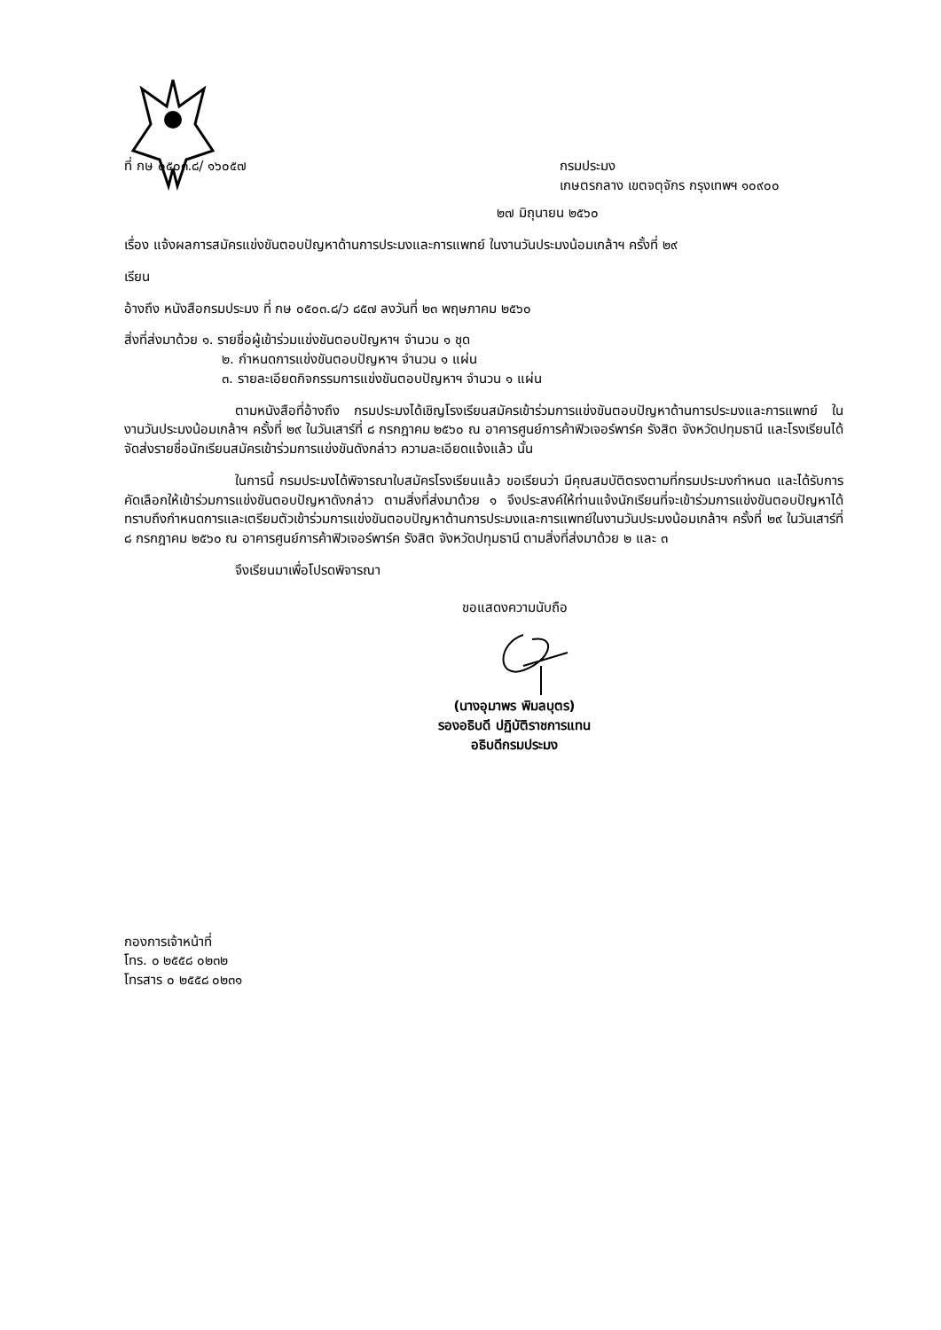ที่ กษ ๐๕๐๓.๘/ ๑๖๐๕๗ กรมประมง
เกษตรกลาง เขตจตุจักร กรุงเทพฯ ๑๐๙๐๐
๒๗ มิถุนายน ๒๕๖๐
เรื่อง แจ้งผลการสมัครแข่งขันตอบปัญหาด้านการประมงและการแพทย์ ในงานวันประมงน้อมเกล้าฯ ครั้งที่ ๒๙
เรียน
อ้างถึง หนังสือกรมประมง ที่ กษ ๐๕๐๓.๘/ว ๘๕๗ ลงวันที่ ๒๓ พฤษภาคม ๒๕๖๐
สิ่งที่ส่งมาด้วย ๑. รายชื่อผู้เข้าร่วมแข่งขันตอบปัญหาฯ จำนวน ๑ ชุด
๒. กำหนดการแข่งขันตอบปัญหาฯ จำนวน ๑ แผ่น
๓. รายละเอียดกิจกรรมการแข่งขันตอบปัญหาฯ จำนวน ๑ แผ่น
ตามหนังสือที่อ้างถึง กรมประมงได้เชิญโรงเรียนสมัครเข้าร่วมการแข่งขันตอบปัญหาด้านการประมงและการแพทย์ ในงานวันประมงน้อมเกล้าฯ ครั้งที่ ๒๙ ในวันเสาร์ที่ ๘ กรกฎาคม ๒๕๖๐ ณ อาคารศูนย์การค้าฟิวเจอร์พาร์ค รังสิต จังหวัดปทุมธานี และโรงเรียนได้จัดส่งรายชื่อนักเรียนสมัครเข้าร่วมการแข่งขันดังกล่าว ความละเอียดแจ้งแล้ว นั้น
ในการนี้ กรมประมงได้พิจารณาใบสมัครโรงเรียนแล้ว ขอเรียนว่า มีคุณสมบัติตรงตามที่กรมประมงกำหนด และได้รับการคัดเลือกให้เข้าร่วมการแข่งขันตอบปัญหาดังกล่าว ตามสิ่งที่ส่งมาด้วย ๑ จึงประสงค์ให้ท่านแจ้งนักเรียนที่จะเข้าร่วมการแข่งขันตอบปัญหาได้ทราบถึงกำหนดการและเตรียมตัวเข้าร่วมการแข่งขันตอบปัญหาด้านการประมงและการแพทย์ในงานวันประมงน้อมเกล้าฯ ครั้งที่ ๒๙ ในวันเสาร์ที่ ๘ กรกฎาคม ๒๕๖๐ ณ อาคารศูนย์การค้าฟิวเจอร์พาร์ค รังสิต จังหวัดปทุมธานี ตามสิ่งที่ส่งมาด้วย ๒ และ ๓
จึงเรียนมาเพื่อโปรดพิจารณา
ขอแสดงความนับถือ
(นางอุมาพร พิมลบุตร)
รองอธิบดี ปฏิบัติราชการแทน
อธิบดีกรมประมง
กองการเจ้าหน้าที่
โทร. ๐ ๒๕๕๘ ๐๒๓๒
โทรสาร ๐ ๒๕๕๘ ๐๒๓๑